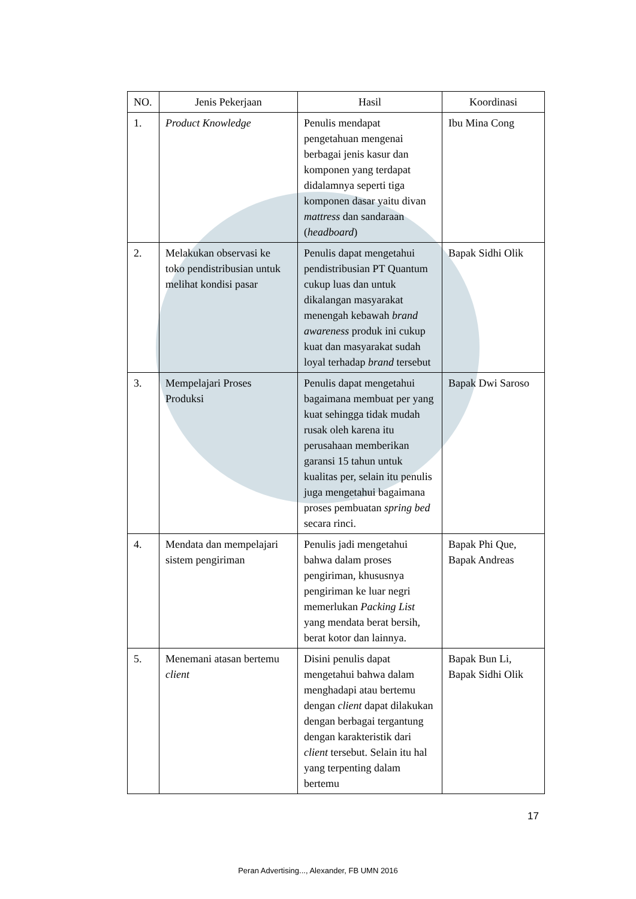| NO. | Jenis Pekerjaan | Hasil | Koordinasi |
| --- | --- | --- | --- |
| 1. | Product Knowledge | Penulis mendapat pengetahuan mengenai berbagai jenis kasur dan komponen yang terdapat didalamnya seperti tiga komponen dasar yaitu divan mattress dan sandaraan ( headboard ) | Ibu Mina Cong |
| 2. | Melakukan observasi ke toko pendistribusian untuk melihat kondisi pasar | Penulis dapat mengetahui pendistribusian PT Quantum cukup luas dan untuk dikalangan masyarakat menengah kebawah brand awareness produk ini cukup kuat dan masyarakat sudah loyal terhadap brand tersebut | Bapak Sidhi Olik |
| 3. | Mempelajari Proses Produksi | Penulis dapat mengetahui bagaimana membuat per yang kuat sehingga tidak mudah rusak oleh karena itu perusahaan memberikan garansi 15 tahun untuk kualitas per, selain itu penulis juga mengetahui bagaimana proses pembuatan spring bed secara rinci. | Bapak Dwi Saroso |
| 4. | Mendata dan mempelajari sistem pengiriman | Penulis jadi mengetahui bahwa dalam proses pengiriman, khususnya pengiriman ke luar negri memerlukan Packing List yang mendata berat bersih, berat kotor dan lainnya. | Bapak Phi Que, Bapak Andreas |
| 5. | Menemani atasan bertemu client | Disini penulis dapat mengetahui bahwa dalam menghadapi atau bertemu dengan client dapat dilakukan dengan berbagai tergantung dengan karakteristik dari client tersebut. Selain itu hal yang terpenting dalam bertemu | Bapak Bun Li, Bapak Sidhi Olik |
17
Peran Advertising..., Alexander, FB UMN 2016